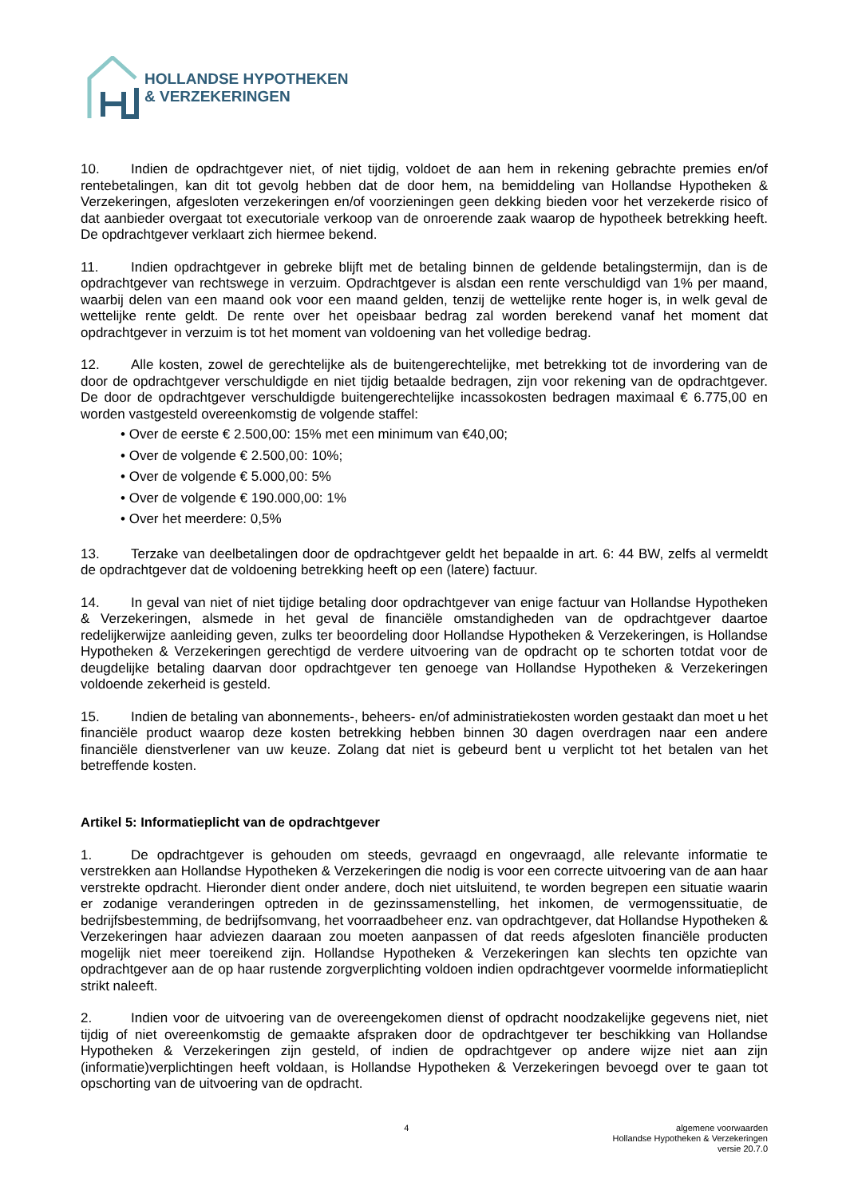HOLLANDSE HYPOTHEKEN
& VERZEKERINGEN
10. Indien de opdrachtgever niet, of niet tijdig, voldoet de aan hem in rekening gebrachte premies en/of rentebetalingen, kan dit tot gevolg hebben dat de door hem, na bemiddeling van Hollandse Hypotheken & Verzekeringen, afgesloten verzekeringen en/of voorzieningen geen dekking bieden voor het verzekerde risico of dat aanbieder overgaat tot executoriale verkoop van de onroerende zaak waarop de hypotheek betrekking heeft. De opdrachtgever verklaart zich hiermee bekend.
11. Indien opdrachtgever in gebreke blijft met de betaling binnen de geldende betalingstermijn, dan is de opdrachtgever van rechtswege in verzuim. Opdrachtgever is alsdan een rente verschuldigd van 1% per maand, waarbij delen van een maand ook voor een maand gelden, tenzij de wettelijke rente hoger is, in welk geval de wettelijke rente geldt. De rente over het opeisbaar bedrag zal worden berekend vanaf het moment dat opdrachtgever in verzuim is tot het moment van voldoening van het volledige bedrag.
12. Alle kosten, zowel de gerechtelijke als de buitengerechtelijke, met betrekking tot de invordering van de door de opdrachtgever verschuldigde en niet tijdig betaalde bedragen, zijn voor rekening van de opdrachtgever. De door de opdrachtgever verschuldigde buitengerechtelijke incassokosten bedragen maximaal € 6.775,00 en worden vastgesteld overeenkomstig de volgende staffel:
• Over de eerste € 2.500,00: 15% met een minimum van €40,00;
• Over de volgende € 2.500,00: 10%;
• Over de volgende € 5.000,00: 5%
• Over de volgende € 190.000,00: 1%
• Over het meerdere: 0,5%
13. Terzake van deelbetalingen door de opdrachtgever geldt het bepaalde in art. 6: 44 BW, zelfs al vermeldt de opdrachtgever dat de voldoening betrekking heeft op een (latere) factuur.
14. In geval van niet of niet tijdige betaling door opdrachtgever van enige factuur van Hollandse Hypotheken & Verzekeringen, alsmede in het geval de financiële omstandigheden van de opdrachtgever daartoe redelijkerwijze aanleiding geven, zulks ter beoordeling door Hollandse Hypotheken & Verzekeringen, is Hollandse Hypotheken & Verzekeringen gerechtigd de verdere uitvoering van de opdracht op te schorten totdat voor de deugdelijke betaling daarvan door opdrachtgever ten genoege van Hollandse Hypotheken & Verzekeringen voldoende zekerheid is gesteld.
15. Indien de betaling van abonnements-, beheers- en/of administratiekosten worden gestaakt dan moet u het financiële product waarop deze kosten betrekking hebben binnen 30 dagen overdragen naar een andere financiële dienstverlener van uw keuze. Zolang dat niet is gebeurd bent u verplicht tot het betalen van het betreffende kosten.
Artikel 5: Informatieplicht van de opdrachtgever
1. De opdrachtgever is gehouden om steeds, gevraagd en ongevraagd, alle relevante informatie te verstrekken aan Hollandse Hypotheken & Verzekeringen die nodig is voor een correcte uitvoering van de aan haar verstrekte opdracht. Hieronder dient onder andere, doch niet uitsluitend, te worden begrepen een situatie waarin er zodanige veranderingen optreden in de gezinssamenstelling, het inkomen, de vermogenssituatie, de bedrijfsbestemming, de bedrijfsomvang, het voorraadbeheer enz. van opdrachtgever, dat Hollandse Hypotheken & Verzekeringen haar adviezen daaraan zou moeten aanpassen of dat reeds afgesloten financiële producten mogelijk niet meer toereikend zijn. Hollandse Hypotheken & Verzekeringen kan slechts ten opzichte van opdrachtgever aan de op haar rustende zorgverplichting voldoen indien opdrachtgever voormelde informatieplicht strikt naleeft.
2. Indien voor de uitvoering van de overeengekomen dienst of opdracht noodzakelijke gegevens niet, niet tijdig of niet overeenkomstig de gemaakte afspraken door de opdrachtgever ter beschikking van Hollandse Hypotheken & Verzekeringen zijn gesteld, of indien de opdrachtgever op andere wijze niet aan zijn (informatie)verplichtingen heeft voldaan, is Hollandse Hypotheken & Verzekeringen bevoegd over te gaan tot opschorting van de uitvoering van de opdracht.
4
algemene voorwaarden
Hollandse Hypotheken & Verzekeringen
versie 20.7.0